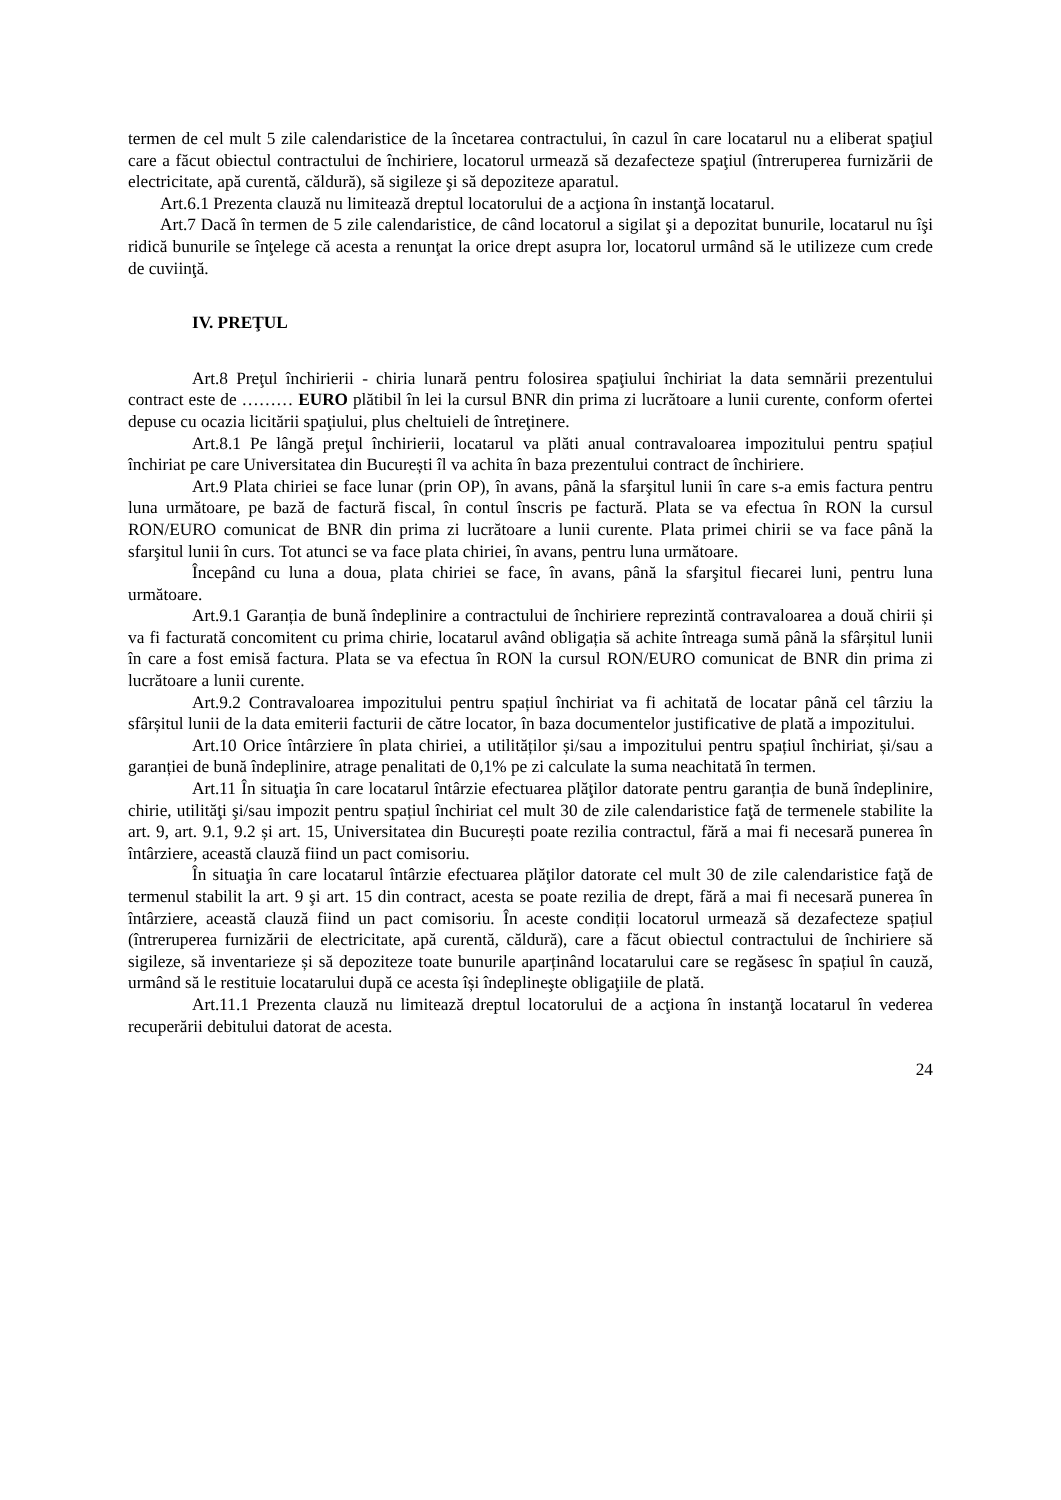termen de cel mult 5 zile calendaristice de la încetarea contractului, în cazul în care locatarul nu a eliberat spaţiul care a făcut obiectul contractului de închiriere, locatorul urmează să dezafecteze spaţiul (întreruperea furnizării de electricitate, apă curentă, căldură), să sigileze şi să depoziteze aparatul.
Art.6.1 Prezenta clauză nu limitează dreptul locatorului de a acţiona în instanţă locatarul.
Art.7 Dacă în termen de 5 zile calendaristice, de când locatorul a sigilat şi a depozitat bunurile, locatarul nu îşi ridică bunurile se înţelege că acesta a renunţat la orice drept asupra lor, locatorul urmând să le utilizeze cum crede de cuviinţă.
IV. PREŢUL
Art.8 Preţul închirierii - chiria lunară pentru folosirea spaţiului închiriat la data semnării prezentului contract este de ……… EURO plătibil în lei la cursul BNR din prima zi lucrătoare a lunii curente, conform ofertei depuse cu ocazia licitării spaţiului, plus cheltuieli de întreţinere.
Art.8.1 Pe lângă preţul închirierii, locatarul va plăti anual contravaloarea impozitului pentru spațiul închiriat pe care Universitatea din București îl va achita în baza prezentului contract de închiriere.
Art.9 Plata chiriei se face lunar (prin OP), în avans, până la sfarşitul lunii în care s-a emis factura pentru luna următoare, pe bază de factură fiscal, în contul înscris pe factură. Plata se va efectua în RON la cursul RON/EURO comunicat de BNR din prima zi lucrătoare a lunii curente. Plata primei chirii se va face până la sfarşitul lunii în curs. Tot atunci se va face plata chiriei, în avans, pentru luna următoare.
Începând cu luna a doua, plata chiriei se face, în avans, până la sfarşitul fiecarei luni, pentru luna următoare.
Art.9.1 Garanția de bună îndeplinire a contractului de închiriere reprezintă contravaloarea a două chirii și va fi facturată concomitent cu prima chirie, locatarul având obligația să achite întreaga sumă până la sfârșitul lunii în care a fost emisă factura. Plata se va efectua în RON la cursul RON/EURO comunicat de BNR din prima zi lucrătoare a lunii curente.
Art.9.2 Contravaloarea impozitului pentru spațiul închiriat va fi achitată de locatar până cel târziu la sfârșitul lunii de la data emiterii facturii de către locator, în baza documentelor justificative de plată a impozitului.
Art.10 Orice întârziere în plata chiriei, a utilităților și/sau a impozitului pentru spațiul închiriat, și/sau a garanției de bună îndeplinire, atrage penalitati de 0,1% pe zi calculate la suma neachitată în termen.
Art.11 În situaţia în care locatarul întârzie efectuarea plăţilor datorate pentru garanția de bună îndeplinire, chirie, utilităţi şi/sau impozit pentru spațiul închiriat cel mult 30 de zile calendaristice faţă de termenele stabilite la art. 9, art. 9.1, 9.2 și art. 15, Universitatea din București poate rezilia contractul, fără a mai fi necesară punerea în întârziere, această clauză fiind un pact comisoriu.
În situaţia în care locatarul întârzie efectuarea plăţilor datorate cel mult 30 de zile calendaristice faţă de termenul stabilit la art. 9 şi art. 15 din contract, acesta se poate rezilia de drept, fără a mai fi necesară punerea în întârziere, această clauză fiind un pact comisoriu. În aceste condiții locatorul urmează să dezafecteze spațiul (întreruperea furnizării de electricitate, apă curentă, căldură), care a făcut obiectul contractului de închiriere să sigileze, să inventarieze și să depoziteze toate bunurile aparținând locatarului care se regăsesc în spațiul în cauză, urmând să le restituie locatarului după ce acesta își îndeplineşte obligaţiile de plată.
Art.11.1 Prezenta clauză nu limitează dreptul locatorului de a acţiona în instanţă locatarul în vederea recuperării debitului datorat de acesta.
24